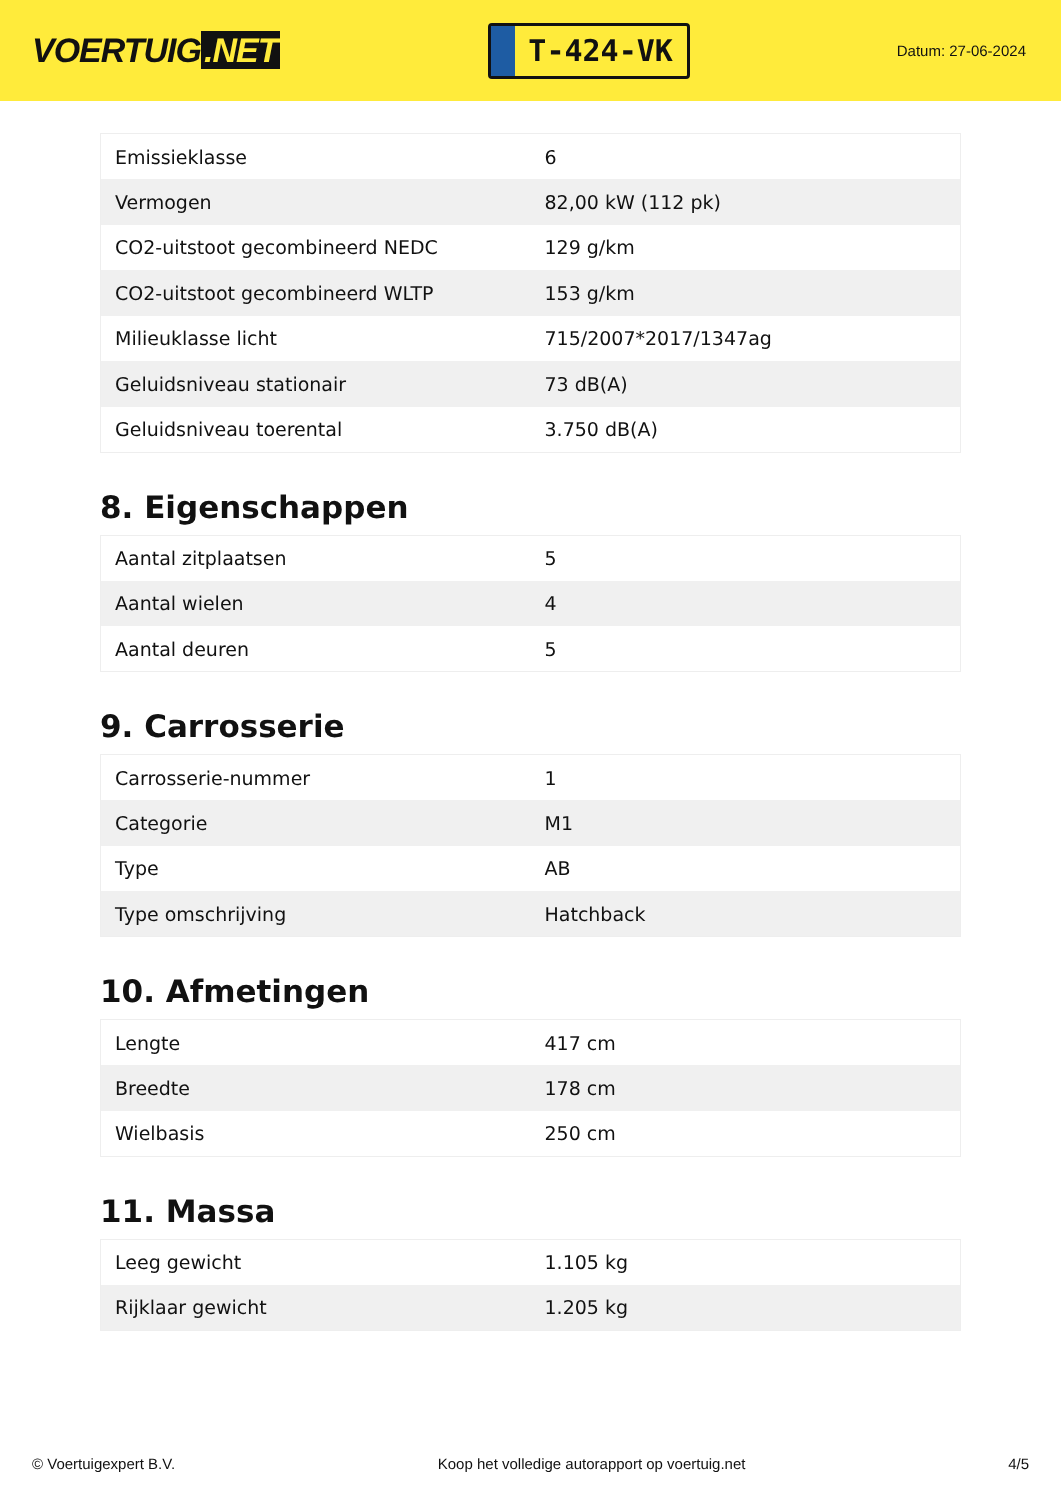VOERTUIG.NET
T-424-VK
Datum: 27-06-2024
| Emissieklasse | 6 |
| Vermogen | 82,00 kW (112 pk) |
| CO2-uitstoot gecombineerd NEDC | 129 g/km |
| CO2-uitstoot gecombineerd WLTP | 153 g/km |
| Milieuklasse licht | 715/2007*2017/1347ag |
| Geluidsniveau stationair | 73 dB(A) |
| Geluidsniveau toerental | 3.750 dB(A) |
8. Eigenschappen
| Aantal zitplaatsen | 5 |
| Aantal wielen | 4 |
| Aantal deuren | 5 |
9. Carrosserie
| Carrosserie-nummer | 1 |
| Categorie | M1 |
| Type | AB |
| Type omschrijving | Hatchback |
10. Afmetingen
| Lengte | 417 cm |
| Breedte | 178 cm |
| Wielbasis | 250 cm |
11. Massa
| Leeg gewicht | 1.105 kg |
| Rijklaar gewicht | 1.205 kg |
© Voertuigexpert B.V. Koop het volledige autorapport op voertuig.net 4/5